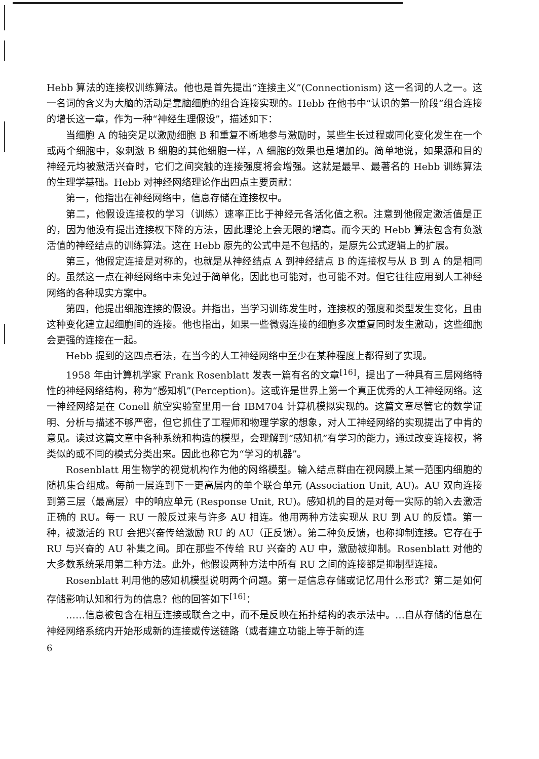Hebb 算法的连接权训练算法。他也是首先提出“连接主义”(Connectionism) 这一名词的人之一。这一名词的含义为大脑的活动是靠脑细胞的组合连接实现的。Hebb 在他书中“认识的第一阶段”组合连接的增长这一章，作为一种“神经生理假设”，描述如下：
当细胞 A 的轴突足以激励细胞 B 和重复不断地参与激励时，某些生长过程或同化变化发生在一个或两个细胞中，象刺激 B 细胞的其他细胞一样，A 细胞的效果也是增加的。简单地说，如果源和目的神经元均被激活兴奋时，它们之间突触的连接强度将会增强。这就是最早、最著名的 Hebb 训练算法的生理学基础。Hebb 对神经网络理论作出四点主要贡献：
第一，他指出在神经网络中，信息存储在连接权中。
第二，他假设连接权的学习（训练）速率正比于神经元各活化值之积。注意到他假定激活值是正的，因为他没有提出连接权下降的方法，因此理论上会无限的增高。而今天的 Hebb 算法包含有负激活值的神经结点的训练算法。这在 Hebb 原先的公式中是不包括的，是原先公式逻辑上的扩展。
第三，他假定连接是对称的，也就是从神经结点 A 到神经结点 B 的连接权与从 B 到 A 的是相同的。虽然这一点在神经网络中未免过于简单化，因此也可能对，也可能不对。但它往往应用到人工神经网络的各种现实方案中。
第四，他提出细胞连接的假设。并指出，当学习训练发生时，连接权的强度和类型发生变化，且由这种变化建立起细胞间的连接。他也指出，如果一些微弱连接的细胞多次重复同时发生激动，这些细胞会更强的连接在一起。
Hebb 提到的这四点看法，在当今的人工神经网络中至少在某种程度上都得到了实现。
1958 年由计算机学家 Frank Rosenblatt 发表一篇有名的文章<sup>[16]</sup>，提出了一种具有三层网络特性的神经网络结构，称为“感知机”(Perception)。这或许是世界上第一个真正优秀的人工神经网络。这一神经网络是在 Conell 航空实验室里用一台 IBM704 计算机模拟实现的。这篇文章尽管它的数学证明、分析与描述不够严密，但它抓住了工程师和物理学家的想象，对人工神经网络的实现提出了中肯的意见。读过这篇文章中各种系统和构造的模型，会理解到“感知机”有学习的能力，通过改变连接权，将类似的或不同的模式分类出来。因此也称它为“学习的机器”。
Rosenblatt 用生物学的视觉机构作为他的网络模型。输入结点群由在视网膜上某一范围内细胞的随机集合组成。每前一层连到下一更高层内的单个联合单元 (Association Unit, AU)。AU 双向连接到第三层（最高层）中的响应单元 (Response Unit, RU)。感知机的目的是对每一实际的输入去激活正确的 RU。每一 RU 一般反过来与许多 AU 相连。他用两种方法实现从 RU 到 AU 的反馈。第一种，被激活的 RU 会把兴奋传给激励 RU 的 AU（正反馈）。第二种负反馈，也称抑制连接。它存在于 RU 与兴奋的 AU 补集之间。即在那些不传给 RU 兴奋的 AU 中，激励被抑制。Rosenblatt 对他的大多数系统采用第二种方法。此外，他假设两种方法中所有 RU 之间的连接都是抑制型连接。
Rosenblatt 利用他的感知机模型说明两个问题。第一是信息存储或记忆用什么形式？第二是如何存储影响认知和行为的信息？他的回答如下<sup>[16]</sup>：
……信息被包含在相互连接或联合之中，而不是反映在拓扑结构的表示法中。…自从存储的信息在神经网络系统内开始形成新的连接或传送链路（或者建立功能上等于新的连
6